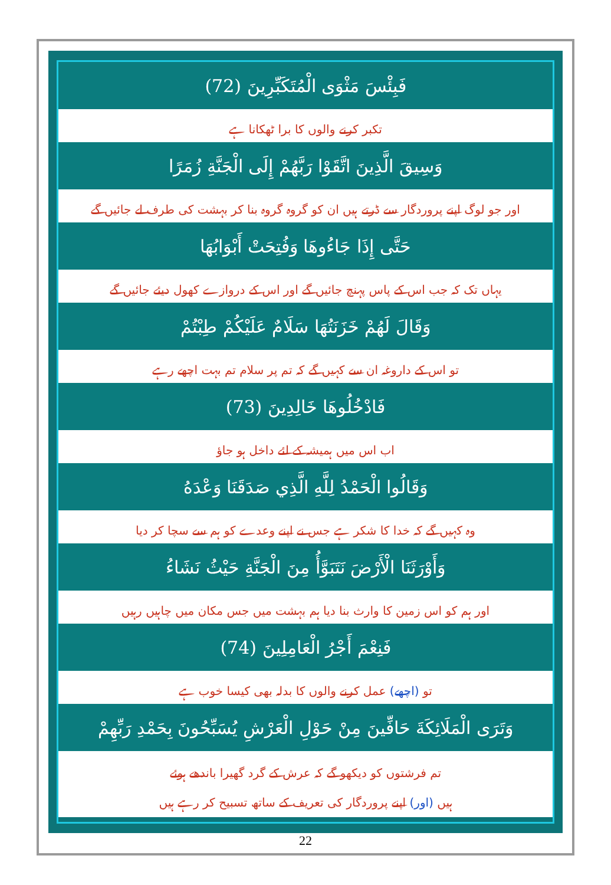فَبِئْسَ مَثْوَى الْمُتَكَبِّرِينَ (72)
تکبر کرنے والوں کا برا ٹھکانا ہے
وَسِيقَ الَّذِينَ اتَّقَوْا رَبَّهُمْ إِلَى الْجَنَّةِ زُمَرًا
اور جو لوگ اپنے پروردگار سے ڈرتے ہیں ان کو گروہ گروہ بنا کر بہشت کی طرف لے جائیں گے
حَتَّى إِذَا جَاءُوهَا وَفُتِحَتْ أَبْوَابُهَا
یہاں تک کہ جب اس کے پاس پہنچ جائیں گے اور اس کے دروازے کھول دیئے جائیں گے
وَقَالَ لَهُمْ خَزَنَتُهَا سَلَامٌ عَلَيْكُمْ طِبْتُمْ
تو اس کے داروغہ ان سے کہیں گے کہ تم پر سلام تم بہت اچھے رہے
فَادْخُلُوهَا خَالِدِينَ (73)
اب اس میں ہمیشہ کے لئے داخل ہو جاؤ
وَقَالُوا الْحَمْدُ لِلَّهِ الَّذِي صَدَقَنَا وَعْدَهُ
وہ کہیں گے کہ خدا کا شکر ہے جس نے اپنے وعدے کو ہم سے سچا کر دیا
وَأَوْرَثَنَا الْأَرْضَ نَتَبَوَّأُ مِنَ الْجَنَّةِ حَيْثُ نَشَاءُ
اور ہم کو اس زمین کا وارث بنا دیا ہم بہشت میں جس مکان میں چاہیں رہیں
فَنِعْمَ أَجْرُ الْعَامِلِينَ (74)
تو (اچھے) عمل کرنے والوں کا بدلہ بھی کیسا خوب ہے
وَتَرَى الْمَلَائِكَةَ حَافِّينَ مِنْ حَوْلِ الْعَرْشِ يُسَبِّحُونَ بِحَمْدِ رَبِّهِمْ
تم فرشتوں کو دیکھو گے کہ عرش کے گرد گھیرا باندھے ہوئے
ہیں (اور) اپنے پروردگار کی تعریف کے ساتھ تسبیح کر رہے ہیں
22